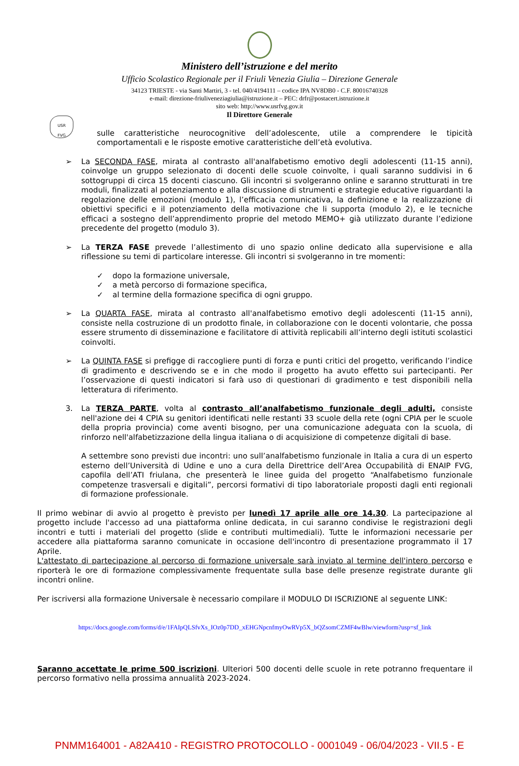USR
FVG
Ministero dell’istruzione e del merito
Ufficio Scolastico Regionale per il Friuli Venezia Giulia – Direzione Generale
34123 TRIESTE - via Santi Martiri, 3 - tel. 040/4194111 – codice IPA NV8DB0 - C.F. 80016740328
e-mail: direzione-friuliveneziagiulia@istruzione.it – PEC: drfr@postacert.istruzione.it
sito web: http://www.usrfvg.gov.it
Il Direttore Generale
sulle caratteristiche neurocognitive dell’adolescente, utile a comprendere le tipicità comportamentali e le risposte emotive caratteristiche dell’età evolutiva.
➢ La SECONDA FASE, mirata al contrasto all'analfabetismo emotivo degli adolescenti (11-15 anni), coinvolge un gruppo selezionato di docenti delle scuole coinvolte, i quali saranno suddivisi in 6 sottogruppi di circa 15 docenti ciascuno. Gli incontri si svolgeranno online e saranno strutturati in tre moduli, finalizzati al potenziamento e alla discussione di strumenti e strategie educative riguardanti la regolazione delle emozioni (modulo 1), l’efficacia comunicativa, la definizione e la realizzazione di obiettivi specifici e il potenziamento della motivazione che li supporta (modulo 2), e le tecniche efficaci a sostegno dell’apprendimento proprie del metodo MEMO+ già utilizzato durante l’edizione precedente del progetto (modulo 3).
➢ La TERZA FASE prevede l’allestimento di uno spazio online dedicato alla supervisione e alla riflessione su temi di particolare interesse. Gli incontri si svolgeranno in tre momenti:
✓ dopo la formazione universale,
✓ a metà percorso di formazione specifica,
✓ al termine della formazione specifica di ogni gruppo.
➢ La QUARTA FASE, mirata al contrasto all'analfabetismo emotivo degli adolescenti (11-15 anni), consiste nella costruzione di un prodotto finale, in collaborazione con le docenti volontarie, che possa essere strumento di disseminazione e facilitatore di attività replicabili all’interno degli istituti scolastici coinvolti.
➢ La QUINTA FASE si prefigge di raccogliere punti di forza e punti critici del progetto, verificando l’indice di gradimento e descrivendo se e in che modo il progetto ha avuto effetto sui partecipanti. Per l’osservazione di questi indicatori si farà uso di questionari di gradimento e test disponibili nella letteratura di riferimento.
3. La TERZA PARTE, volta al contrasto all’analfabetismo funzionale degli adulti, consiste nell'azione dei 4 CPIA su genitori identificati nelle restanti 33 scuole della rete (ogni CPIA per le scuole della propria provincia) come aventi bisogno, per una comunicazione adeguata con la scuola, di rinforzo nell'alfabetizzazione della lingua italiana o di acquisizione di competenze digitali di base.
A settembre sono previsti due incontri: uno sull’analfabetismo funzionale in Italia a cura di un esperto esterno dell’Università di Udine e uno a cura della Direttrice dell’Area Occupabilità di ENAIP FVG, capofila dell’ATI friulana, che presenterà le linee guida del progetto “Analfabetismo funzionale competenze trasversali e digitali”, percorsi formativi di tipo laboratoriale proposti dagli enti regionali di formazione professionale.
Il primo webinar di avvio al progetto è previsto per lunedì 17 aprile alle ore 14.30. La partecipazione al progetto include l'accesso ad una piattaforma online dedicata, in cui saranno condivise le registrazioni degli incontri e tutti i materiali del progetto (slide e contributi multimediali). Tutte le informazioni necessarie per accedere alla piattaforma saranno comunicate in occasione dell'incontro di presentazione programmato il 17 Aprile.
L'attestato di partecipazione al percorso di formazione universale sarà inviato al termine dell'intero percorso e riporterà le ore di formazione complessivamente frequentate sulla base delle presenze registrate durante gli incontri online.
Per iscriversi alla formazione Universale è necessario compilare il MODULO DI ISCRIZIONE al seguente LINK:
https://docs.google.com/forms/d/e/1FAIpQLSfvXs_IOz0p7DD_xEHGNpcnfmyOwRVp5X_bQZsomCZMF4wBlw/viewform?usp=sf_link
Saranno accettate le prime 500 iscrizioni. Ulteriori 500 docenti delle scuole in rete potranno frequentare il percorso formativo nella prossima annualità 2023-2024.
PNMM164001 - A82A410 - REGISTRO PROTOCOLLO - 0001049 - 06/04/2023 - VII.5 - E